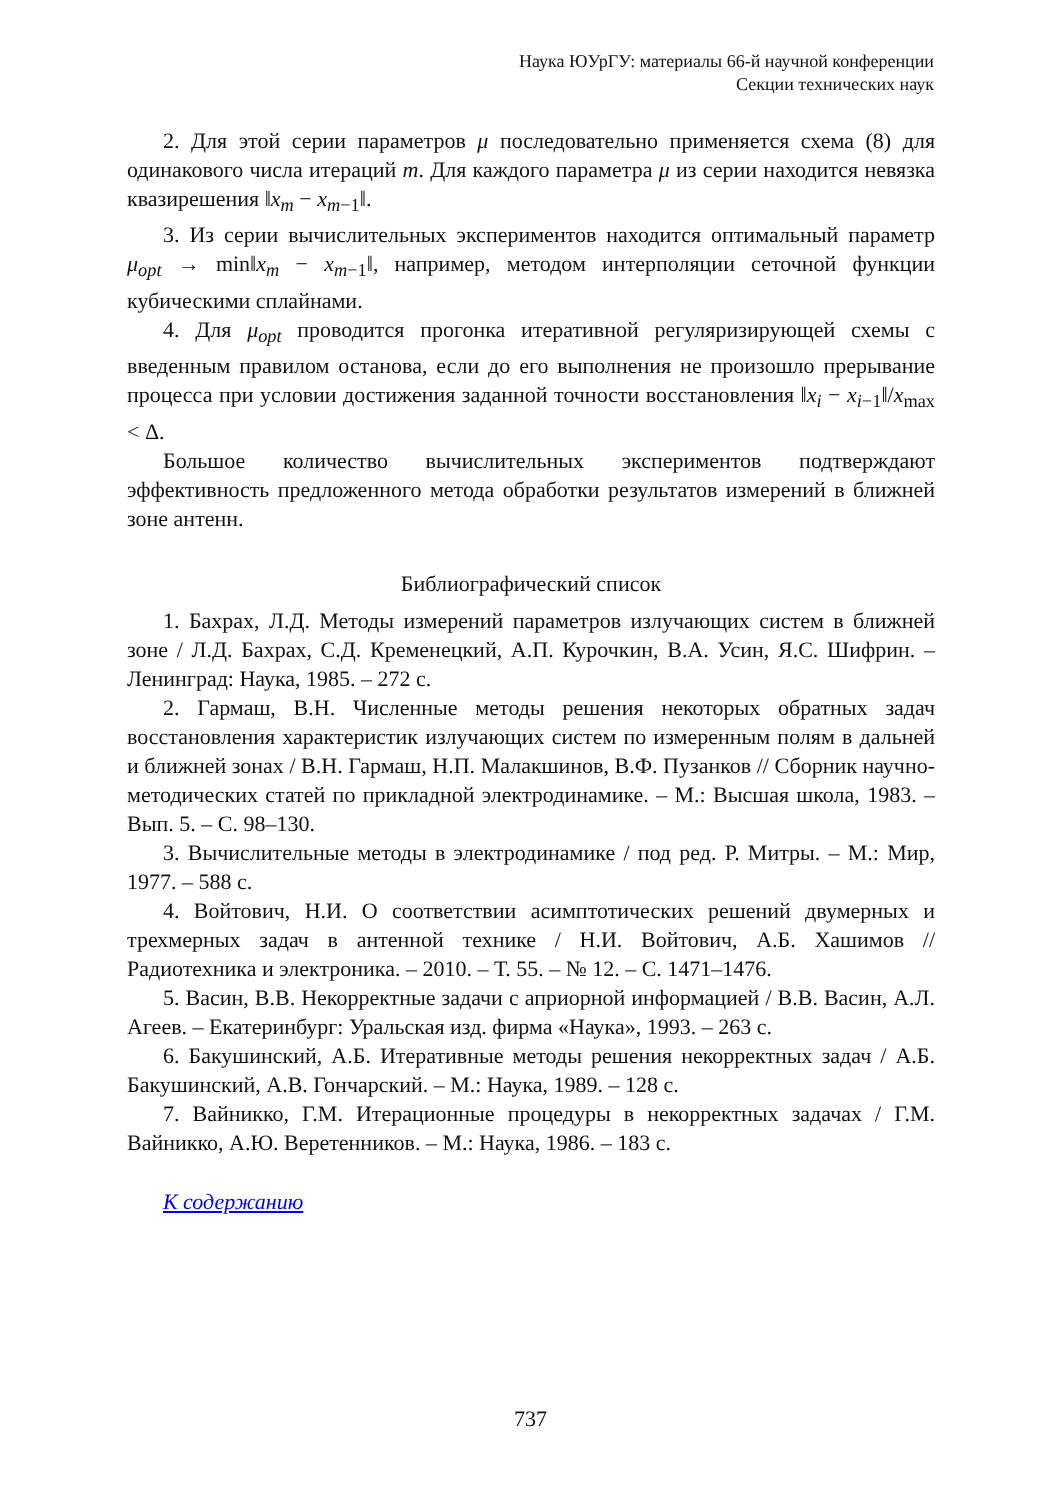Наука ЮУрГУ: материалы 66-й научной конференции
Секции технических наук
2. Для этой серии параметров μ последовательно применяется схема (8) для одинакового числа итераций m. Для каждого параметра μ из серии находится невязка квазирешения ‖x<sub>m</sub> − x<sub>m−1</sub>‖.
3. Из серии вычислительных экспериментов находится оптимальный параметр μ<sub>opt</sub> → min‖x<sub>m</sub> − x<sub>m−1</sub>‖, например, методом интерполяции сеточной функции кубическими сплайнами.
4. Для μ<sub>opt</sub> проводится прогонка итеративной регуляризирующей схемы с введенным правилом останова, если до его выполнения не произошло прерывание процесса при условии достижения заданной точности восстановления ‖x<sub>i</sub> − x<sub>i−1</sub>‖/x<sub>max</sub> < Δ.
Большое количество вычислительных экспериментов подтверждают эффективность предложенного метода обработки результатов измерений в ближней зоне антенн.
Библиографический список
1. Бахрах, Л.Д. Методы измерений параметров излучающих систем в ближней зоне / Л.Д. Бахрах, С.Д. Кременецкий, А.П. Курочкин, В.А. Усин, Я.С. Шифрин. – Ленинград: Наука, 1985. – 272 с.
2. Гармаш, В.Н. Численные методы решения некоторых обратных задач восстановления характеристик излучающих систем по измеренным полям в дальней и ближней зонах / В.Н. Гармаш, Н.П. Малакшинов, В.Ф. Пузанков // Сборник научно-методических статей по прикладной электродинамике. – М.: Высшая школа, 1983. – Вып. 5. – С. 98–130.
3. Вычислительные методы в электродинамике / под ред. Р. Митры. – М.: Мир, 1977. – 588 с.
4. Войтович, Н.И. О соответствии асимптотических решений двумерных и трехмерных задач в антенной технике / Н.И. Войтович, А.Б. Хашимов // Радиотехника и электроника. – 2010. – Т. 55. – № 12. – С. 1471–1476.
5. Васин, В.В. Некорректные задачи с априорной информацией / В.В. Васин, А.Л. Агеев. – Екатеринбург: Уральская изд. фирма «Наука», 1993. – 263 с.
6. Бакушинский, А.Б. Итеративные методы решения некорректных задач / А.Б. Бакушинский, А.В. Гончарский. – М.: Наука, 1989. – 128 с.
7. Вайникко, Г.М. Итерационные процедуры в некорректных задачах / Г.М. Вайникко, А.Ю. Веретенников. – М.: Наука, 1986. – 183 с.
К содержанию
737